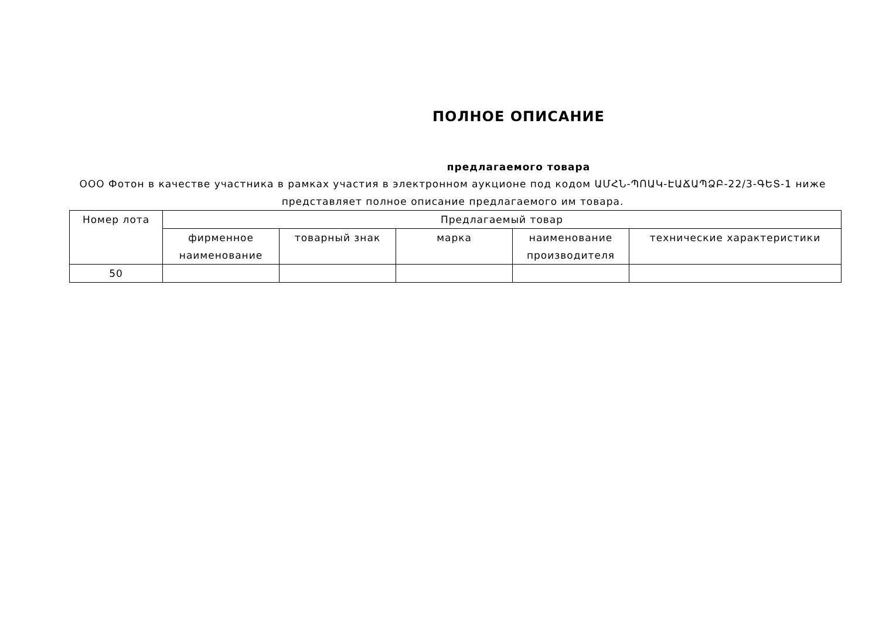ПОЛНОЕ ОПИСАНИЕ
предлагаемого товара
ООО Фотон в качестве участника в рамках участия в электронном аукционе под кодом ԱՄՀՆ-ՊՈԱԿ-ԷԱՃԱՊՁԲ-22/3-ԳԵՏ-1 ниже представляет полное описание предлагаемого им товара.
| Номер лота | Предлагаемый товар | | | | |
| --- | --- | --- | --- | --- | --- |
| | фирменное наименование | товарный знак | марка | наименование производителя | технические характеристики |
| 50 | | | | | |